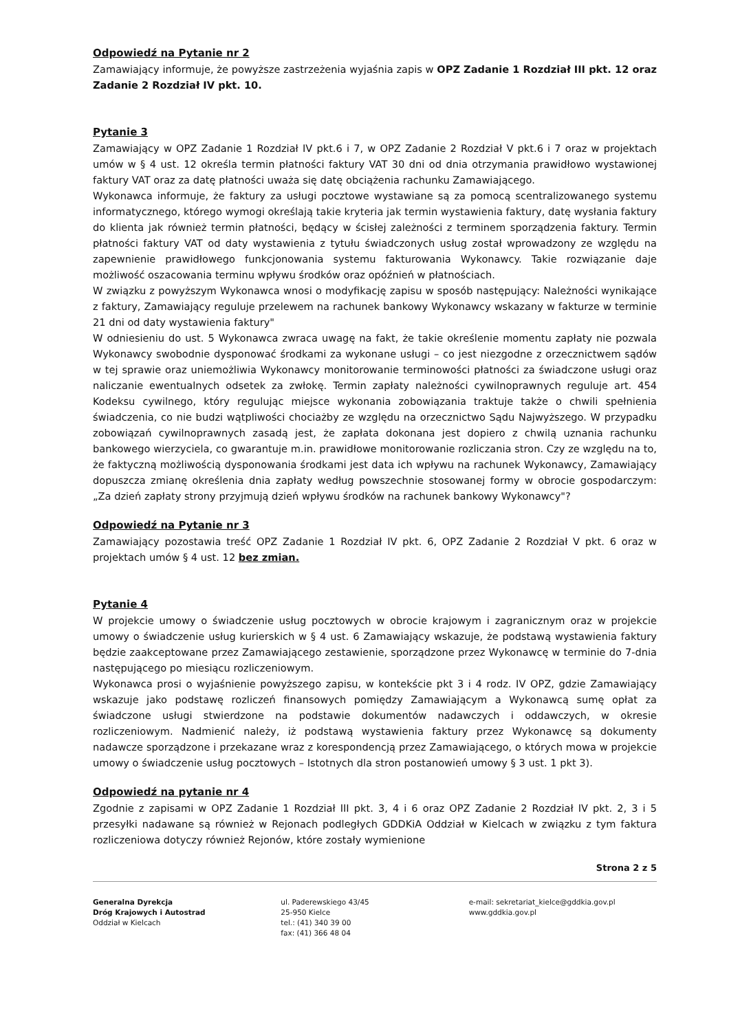Odpowiedź na Pytanie nr 2
Zamawiający informuje, że powyższe zastrzeżenia wyjaśnia zapis w OPZ Zadanie 1 Rozdział III pkt. 12 oraz Zadanie 2 Rozdział IV pkt. 10.
Pytanie 3
Zamawiający w OPZ Zadanie 1 Rozdział IV pkt.6 i 7, w OPZ Zadanie 2 Rozdział V pkt.6 i 7 oraz w projektach umów w § 4 ust. 12 określa termin płatności faktury VAT 30 dni od dnia otrzymania prawidłowo wystawionej faktury VAT oraz za datę płatności uważa się datę obciążenia rachunku Zamawiającego.
Wykonawca informuje, że faktury za usługi pocztowe wystawiane są za pomocą scentralizowanego systemu informatycznego, którego wymogi określają takie kryteria jak termin wystawienia faktury, datę wysłania faktury do klienta jak również termin płatności, będący w ścisłej zależności z terminem sporządzenia faktury. Termin płatności faktury VAT od daty wystawienia z tytułu świadczonych usług został wprowadzony ze względu na zapewnienie prawidłowego funkcjonowania systemu fakturowania Wykonawcy. Takie rozwiązanie daje możliwość oszacowania terminu wpływu środków oraz opóźnień w płatnościach.
W związku z powyższym Wykonawca wnosi o modyfikację zapisu w sposób następujący: Należności wynikające z faktury, Zamawiający reguluje przelewem na rachunek bankowy Wykonawcy wskazany w fakturze w terminie 21 dni od daty wystawienia faktury"
W odniesieniu do ust. 5 Wykonawca zwraca uwagę na fakt, że takie określenie momentu zapłaty nie pozwala Wykonawcy swobodnie dysponować środkami za wykonane usługi – co jest niezgodne z orzecznictwem sądów w tej sprawie oraz uniemożliwia Wykonawcy monitorowanie terminowości płatności za świadczone usługi oraz naliczanie ewentualnych odsetek za zwłokę. Termin zapłaty należności cywilnoprawnych reguluje art. 454 Kodeksu cywilnego, który regulując miejsce wykonania zobowiązania traktuje także o chwili spełnienia świadczenia, co nie budzi wątpliwości chociażby ze względu na orzecznictwo Sądu Najwyższego. W przypadku zobowiązań cywilnoprawnych zasadą jest, że zapłata dokonana jest dopiero z chwilą uznania rachunku bankowego wierzyciela, co gwarantuje m.in. prawidłowe monitorowanie rozliczania stron. Czy ze względu na to, że faktyczną możliwością dysponowania środkami jest data ich wpływu na rachunek Wykonawcy, Zamawiający dopuszcza zmianę określenia dnia zapłaty według powszechnie stosowanej formy w obrocie gospodarczym: „Za dzień zapłaty strony przyjmują dzień wpływu środków na rachunek bankowy Wykonawcy"?
Odpowiedź na Pytanie nr 3
Zamawiający pozostawia treść OPZ Zadanie 1 Rozdział IV pkt. 6, OPZ Zadanie 2 Rozdział V pkt. 6 oraz w projektach umów § 4 ust. 12 bez zmian.
Pytanie 4
W projekcie umowy o świadczenie usług pocztowych w obrocie krajowym i zagranicznym oraz w projekcie umowy o świadczenie usług kurierskich w § 4 ust. 6 Zamawiający wskazuje, że podstawą wystawienia faktury będzie zaakceptowane przez Zamawiającego zestawienie, sporządzone przez Wykonawcę w terminie do 7-dnia następującego po miesiącu rozliczeniowym.
Wykonawca prosi o wyjaśnienie powyższego zapisu, w kontekście pkt 3 i 4 rodz. IV OPZ, gdzie Zamawiający wskazuje jako podstawę rozliczeń finansowych pomiędzy Zamawiającym a Wykonawcą sumę opłat za świadczone usługi stwierdzone na podstawie dokumentów nadawczych i oddawczych, w okresie rozliczeniowym. Nadmienić należy, iż podstawą wystawienia faktury przez Wykonawcę są dokumenty nadawcze sporządzone i przekazane wraz z korespondencją przez Zamawiającego, o których mowa w projekcie umowy o świadczenie usług pocztowych – Istotnych dla stron postanowień umowy § 3 ust. 1 pkt 3).
Odpowiedź na pytanie nr 4
Zgodnie z zapisami w OPZ Zadanie 1 Rozdział III pkt. 3, 4 i 6 oraz OPZ Zadanie 2 Rozdział IV pkt. 2, 3 i 5 przesyłki nadawane są również w Rejonach podległych GDDKiA Oddział w Kielcach w związku z tym faktura rozliczeniowa dotyczy również Rejonów, które zostały wymienione
Strona 2 z 5
Generalna Dyrekcja
Dróg Krajowych i Autostrad
Oddział w Kielcach
ul. Paderewskiego 43/45
25-950 Kielce
tel.: (41) 340 39 00
fax: (41) 366 48 04
e-mail: sekretariat_kielce@gddkia.gov.pl
www.gddkia.gov.pl